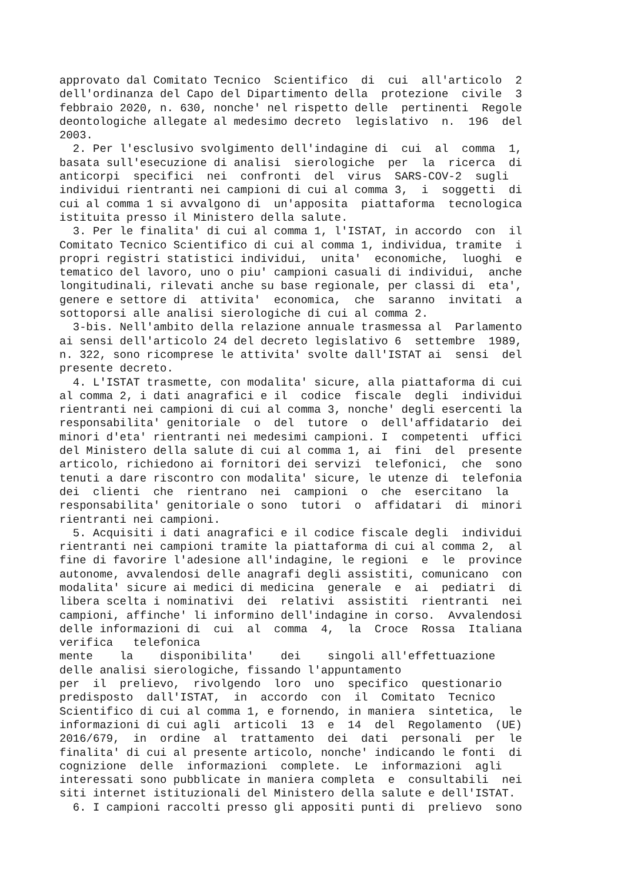approvato dal Comitato Tecnico  Scientifico  di  cui  all'articolo  2
dell'ordinanza del Capo del Dipartimento della  protezione  civile  3
febbraio 2020, n. 630, nonche' nel rispetto delle  pertinenti  Regole
deontologiche allegate al medesimo decreto  legislativo  n.  196  del
2003.
  2. Per l'esclusivo svolgimento dell'indagine di  cui  al  comma  1,
basata sull'esecuzione di analisi  sierologiche  per  la  ricerca  di
anticorpi  specifici  nei  confronti  del  virus  SARS-COV-2  sugli
individui rientranti nei campioni di cui al comma 3,  i  soggetti  di
cui al comma 1 si avvalgono di  un'apposita  piattaforma  tecnologica
istituita presso il Ministero della salute.
  3. Per le finalita' di cui al comma 1, l'ISTAT, in accordo  con  il
Comitato Tecnico Scientifico di cui al comma 1, individua, tramite  i
propri registri statistici individui,  unita'  economiche,  luoghi  e
tematico del lavoro, uno o piu' campioni casuali di individui,  anche
longitudinali, rilevati anche su base regionale, per classi di  eta',
genere e settore di  attivita'  economica,  che  saranno  invitati  a
sottoporsi alle analisi sierologiche di cui al comma 2.
  3-bis. Nell'ambito della relazione annuale trasmessa al  Parlamento
ai sensi dell'articolo 24 del decreto legislativo 6  settembre  1989,
n. 322, sono ricomprese le attivita' svolte dall'ISTAT ai  sensi  del
presente decreto.
  4. L'ISTAT trasmette, con modalita' sicure, alla piattaforma di cui
al comma 2, i dati anagrafici e il  codice  fiscale  degli  individui
rientranti nei campioni di cui al comma 3, nonche' degli esercenti la
responsabilita' genitoriale  o  del  tutore  o  dell'affidatario  dei
minori d'eta' rientranti nei medesimi campioni. I  competenti  uffici
del Ministero della salute di cui al comma 1, ai  fini  del  presente
articolo, richiedono ai fornitori dei servizi  telefonici,  che  sono
tenuti a dare riscontro con modalita' sicure, le utenze di  telefonia
dei  clienti  che  rientrano  nei  campioni  o  che  esercitano  la
responsabilita' genitoriale o sono  tutori  o  affidatari  di  minori
rientranti nei campioni.
  5. Acquisiti i dati anagrafici e il codice fiscale degli  individui
rientranti nei campioni tramite la piattaforma di cui al comma 2,  al
fine di favorire l'adesione all'indagine, le regioni  e  le  province
autonome, avvalendosi delle anagrafi degli assistiti, comunicano  con
modalita' sicure ai medici di medicina  generale  e  ai  pediatri  di
libera scelta i nominativi  dei  relativi  assistiti  rientranti  nei
campioni, affinche' li informino dell'indagine in corso.  Avvalendosi
delle informazioni di  cui  al  comma  4,  la  Croce  Rossa  Italiana
verifica   telefonica
mente    la    disponibilita'    dei    singoli all'effettuazione
delle analisi sierologiche, fissando l'appuntamento
per  il  prelievo,  rivolgendo  loro  uno  specifico  questionario
predisposto  dall'ISTAT,  in  accordo  con  il  Comitato  Tecnico
Scientifico di cui al comma 1, e fornendo, in maniera  sintetica,  le
informazioni di cui agli  articoli  13  e  14  del  Regolamento  (UE)
2016/679,  in  ordine  al  trattamento  dei  dati  personali  per  le
finalita' di cui al presente articolo, nonche' indicando le fonti  di
cognizione  delle  informazioni  complete.  Le  informazioni  agli
interessati sono pubblicate in maniera completa  e  consultabili  nei
siti internet istituzionali del Ministero della salute e dell'ISTAT.
  6. I campioni raccolti presso gli appositi punti di  prelievo  sono